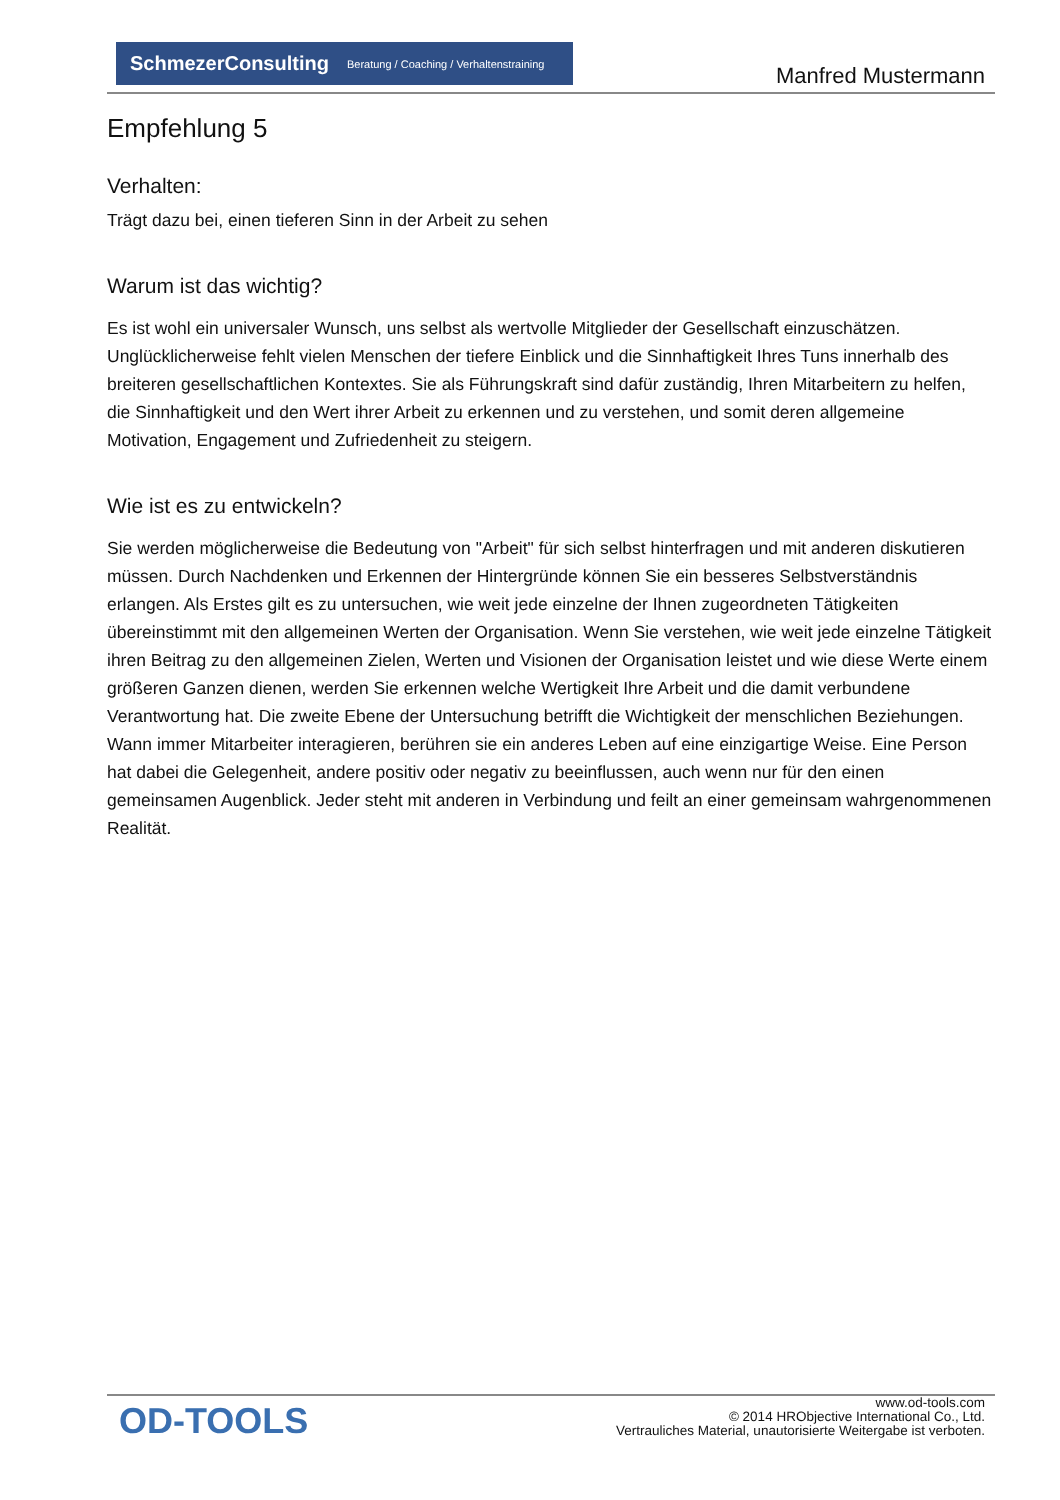SchmezerConsulting Beratung / Coaching / Verhaltenstraining
Manfred Mustermann
Empfehlung 5
Verhalten:
Trägt dazu bei, einen tieferen Sinn in der Arbeit zu sehen
Warum ist das wichtig?
Es ist wohl ein universaler Wunsch, uns selbst als wertvolle Mitglieder der Gesellschaft einzuschätzen. Unglücklicherweise fehlt vielen Menschen der tiefere Einblick und die Sinnhaftigkeit Ihres Tuns innerhalb des breiteren gesellschaftlichen Kontextes. Sie als Führungskraft sind dafür zuständig, Ihren Mitarbeitern zu helfen, die Sinnhaftigkeit und den Wert ihrer Arbeit zu erkennen und zu verstehen, und somit deren allgemeine Motivation, Engagement und Zufriedenheit zu steigern.
Wie ist es zu entwickeln?
Sie werden möglicherweise die Bedeutung von "Arbeit" für sich selbst hinterfragen und mit anderen diskutieren müssen. Durch Nachdenken und Erkennen der Hintergründe können Sie ein besseres Selbstverständnis erlangen. Als Erstes gilt es zu untersuchen, wie weit jede einzelne der Ihnen zugeordneten Tätigkeiten übereinstimmt mit den allgemeinen Werten der Organisation. Wenn Sie verstehen, wie weit jede einzelne Tätigkeit ihren Beitrag zu den allgemeinen Zielen, Werten und Visionen der Organisation leistet und wie diese Werte einem größeren Ganzen dienen, werden Sie erkennen welche Wertigkeit Ihre Arbeit und die damit verbundene Verantwortung hat. Die zweite Ebene der Untersuchung betrifft die Wichtigkeit der menschlichen Beziehungen. Wann immer Mitarbeiter interagieren, berühren sie ein anderes Leben auf eine einzigartige Weise. Eine Person hat dabei die Gelegenheit, andere positiv oder negativ zu beeinflussen, auch wenn nur für den einen gemeinsamen Augenblick. Jeder steht mit anderen in Verbindung und feilt an einer gemeinsam wahrgenommenen Realität.
OD-TOOLS
www.od-tools.com
© 2014 HRObjective International Co., Ltd.
Vertrauliches Material, unautorisierte Weitergabe ist verboten.